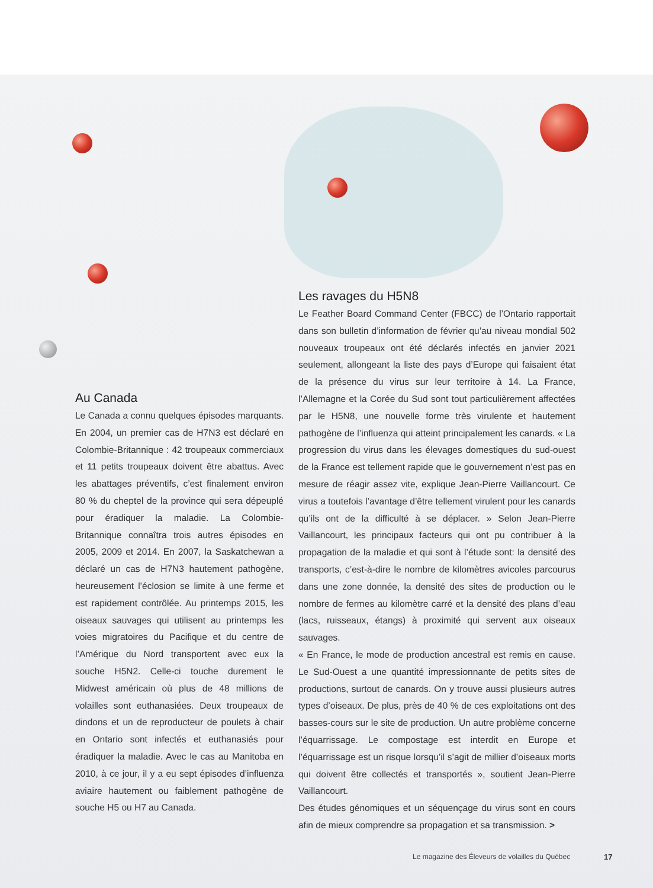Au Canada
Le Canada a connu quelques épisodes marquants. En 2004, un premier cas de H7N3 est déclaré en Colombie-Britannique : 42 troupeaux commerciaux et 11 petits troupeaux doivent être abattus. Avec les abattages préventifs, c’est finalement environ 80 % du cheptel de la province qui sera dépeuplé pour éradiquer la maladie. La Colombie-Britannique connaîtra trois autres épisodes en 2005, 2009 et 2014. En 2007, la Saskatchewan a déclaré un cas de H7N3 hautement pathogène, heureusement l’éclosion se limite à une ferme et est rapidement contrôlée. Au printemps 2015, les oiseaux sauvages qui utilisent au printemps les voies migratoires du Pacifique et du centre de l’Amérique du Nord transportent avec eux la souche H5N2. Celle-ci touche durement le Midwest américain où plus de 48 millions de volailles sont euthanasiées. Deux troupeaux de dindons et un de reproducteur de poulets à chair en Ontario sont infectés et euthanasiés pour éradiquer la maladie. Avec le cas au Manitoba en 2010, à ce jour, il y a eu sept épisodes d’influenza aviaire hautement ou faiblement pathogène de souche H5 ou H7 au Canada.
Les ravages du H5N8
Le Feather Board Command Center (FBCC) de l’Ontario rapportait dans son bulletin d’information de février qu’au niveau mondial 502 nouveaux troupeaux ont été déclarés infectés en janvier 2021 seulement, allongeant la liste des pays d’Europe qui faisaient état de la présence du virus sur leur territoire à 14. La France, l’Allemagne et la Corée du Sud sont tout particulièrement affectées par le H5N8, une nouvelle forme très virulente et hautement pathogène de l’influenza qui atteint principalement les canards. « La progression du virus dans les élevages domestiques du sud-ouest de la France est tellement rapide que le gouvernement n’est pas en mesure de réagir assez vite, explique Jean-Pierre Vaillancourt. Ce virus a toutefois l’avantage d’être tellement virulent pour les canards qu’ils ont de la difficulté à se déplacer. » Selon Jean-Pierre Vaillancourt, les principaux facteurs qui ont pu contribuer à la propagation de la maladie et qui sont à l’étude sont: la densité des transports, c’est-à-dire le nombre de kilomètres avicoles parcourus dans une zone donnée, la densité des sites de production ou le nombre de fermes au kilomètre carré et la densité des plans d’eau (lacs, ruisseaux, étangs) à proximité qui servent aux oiseaux sauvages.
« En France, le mode de production ancestral est remis en cause. Le Sud-Ouest a une quantité impressionnante de petits sites de productions, surtout de canards. On y trouve aussi plusieurs autres types d’oiseaux. De plus, près de 40 % de ces exploitations ont des basses-cours sur le site de production. Un autre problème concerne l’équarrissage. Le compostage est interdit en Europe et l’équarrissage est un risque lorsqu’il s’agit de millier d’oiseaux morts qui doivent être collectés et transportés », soutient Jean-Pierre Vaillancourt.
Des études génomiques et un séquençage du virus sont en cours afin de mieux comprendre sa propagation et sa transmission. >
Le magazine des Éleveurs de volailles du Québec
17